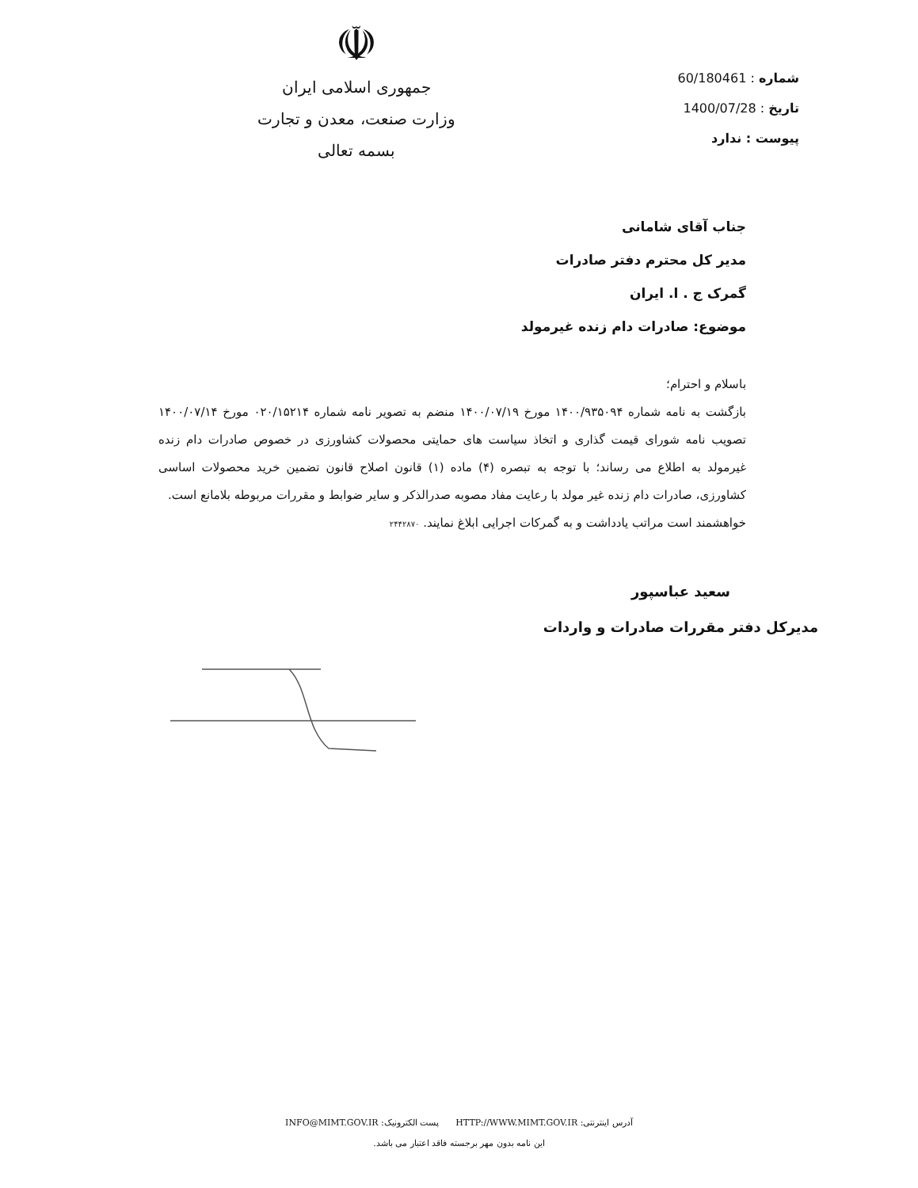شماره : 60/180461
تاریخ : 1400/07/28
پیوست : ندارد
☫
جمهوری اسلامی ایران
وزارت صنعت، معدن و تجارت
بسمه تعالی
جناب آقای شامانی
مدیر کل محترم دفتر صادرات
گمرک ج . ا. ایران
موضوع: صادرات دام زنده غیرمولد
باسلام و احترام؛
بازگشت به نامه شماره ۱۴۰۰/۹۳۵۰۹۴ مورخ ۱۴۰۰/۰۷/۱۹ منضم به تصویر نامه شماره ۰۲۰/۱۵۲۱۴ مورخ ۱۴۰۰/۰۷/۱۴ تصویب نامه شورای قیمت گذاری و اتخاذ سیاست های حمایتی محصولات کشاورزی در خصوص صادرات دام زنده غیرمولد به اطلاع می رساند؛ با توجه به تبصره (۴) ماده (۱) قانون اصلاح قانون تضمین خرید محصولات اساسی کشاورزی، صادرات دام زنده غیر مولد با رعایت مفاد مصوبه صدرالذکر و سایر ضوابط و مقررات مربوطه بلامانع است.
خواهشمند است مراتب یادداشت و به گمرکات اجرایی ابلاغ نمایند. ۲۴۴۲۸۷۰
سعید عباسپور
مدیرکل دفتر مقررات صادرات و واردات
آدرس اینترنتی: HTTP://WWW.MIMT.GOV.IR پست الکترونیک: INFO@MIMT.GOV.IR
این نامه بدون مهر برجسته فاقد اعتبار می باشد.